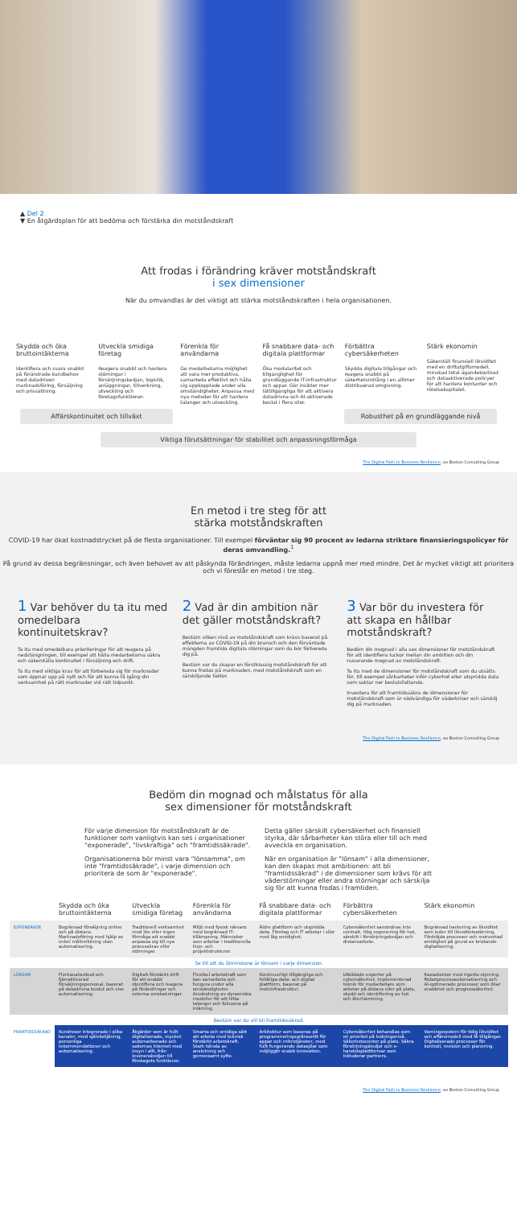▲ Del 2
▼ En åtgärdsplan för att bedöma och förstärka din motståndskraft
Att frodas i förändring kräver motståndskraft
i sex dimensioner
När du omvandlas är det viktigt att stärka motståndskraften i hela organisationen.
Skydda och öka bruttointäkterna
Identifiera och svara snabbt på förändrade kundbehov med datadriven marknadsföring, försäljning och prissättning.
Utveckla smidiga företag
Reagera snabbt och hantera störningar i försörjningskedjan, logistik, anläggningar, tillverkning, utveckling och företagsfunktioner.
Förenkla för användarna
Ge medarbetarna möjlighet att vara mer produktiva, samarbeta effektivt och hålla sig uppkopplade under alla omständigheter. Anpassa med nya metoder för att hantera talanger och utveckling.
Få snabbare data- och digitala plattformar
Öka modularitet och tillgänglighet för grundläggande IT-infrastruktur och appar. Gör insikter mer lättillgängliga för att aktivera datadrivna och AI-aktiverade beslut i flera silor.
Förbättra cybersäkerheten
Skydda digitala tillgångar och reagera snabbt på säkerhetsintrång i en alltmer distribuerad omgivning.
Stärk ekonomin
Säkerställ finansiell likviditet med en driftutgiftsmodell, minskad total ägandekostnad och dataaktiverade policyer för att hantera kontanter och rörelsekapitalet.
Affärskontinuitet och tillväxt Robusthet på en grundläggande nivå
Viktiga förutsättningar för stabilitet och anpassningsförmåga
The Digital Path to Business Resilience, av Boston Consulting Group
En metod i tre steg för att
stärka motståndskraften
COVID-19 har ökat kostnadstrycket på de flesta organisationer. Till exempel förväntar sig 90 procent av ledarna striktare finansieringspolicyer för deras omvandling.<sup>1</sup>
På grund av dessa begränsningar, och även behovet av att påskynda förändringen, måste ledarna uppnå mer med mindre. Det är mycket viktigt att prioritera och vi föreslår en metod i tre steg.
1 Var behöver du ta itu med omedelbara kontinuitetskrav?
Ta itu med omedelbara prioriteringar för att reagera på nedstängningen, till exempel att hålla medarbetarna säkra och säkerställa kontinuitet i försäljning och drift.
Ta itu med viktiga krav för att förbereda sig för marknader som öppnar upp på nytt och för att kunna få igång din verksamhet på rätt marknader vid rätt tidpunkt.
2 Vad är din ambition när det gäller motståndskraft?
Bestäm vilken nivå av motståndskraft som krävs baserat på effekterna av COVID-19 på din bransch och den förväntade mängden framtida digitala störningar som du bör förbereda dig på.
Bestäm var du skapar en förstklassig motståndskraft för att kunna frodas på marknaden, med motståndskraft som en särskiljande faktor.
3 Var bör du investera för att skapa en hållbar motståndskraft?
Bedöm din mognad i alla sex dimensioner för motståndskraft för att identifiera luckor mellan din ambition och din nuvarande mognad av motståndskraft.
Ta itu med de dimensioner för motståndskraft som du utsätts för, till exempel sårbarheter inför cyberhot eller utspridda data som saktar ner beslutsfattande.
Investera för att framtidssäkra de dimensioner för motståndskraft som är nödvändiga för väderkriser och särskilj dig på marknaden.
The Digital Path to Business Resilience, av Boston Consulting Group
Bedöm din mognad och målstatus för alla
sex dimensioner för motståndskraft
För varje dimension för motståndskraft är de funktioner som vanligtvis kan ses i organisationer "exponerade", "livskraftiga" och "framtidssäkrade".
Organisationerna bör minst vara "lönsamma", om inte "framtidssäkrade", i varje dimension och prioritera de som är "exponerade".
Detta gäller särskilt cybersäkerhet och finansiell styrka, där sårbarheter kan störa eller till och med avveckla en organisation.
När en organisation är "lönsam" i alla dimensioner, kan den skapas mot ambitionen: att bli "framtidssäkrad" i de dimensioner som krävs för att väderstörningar eller andra störningar och särskilja sig för att kunna frodas i framtiden.
| | Skydda och öka bruttointäkterna | Utveckla smidiga företag | Förenkla för användarna | Få snabbare data- och digitala plattformar | Förbättra cybersäkerheten | Stärk ekonomin |
| --- | --- | --- | --- | --- | --- | --- |
| EXPONERADE | Begränsad försäljning online och på distans. Marknadsföring med hjälp av enkel målinriktning utan automatisering. | Traditionell verksamhet med lite eller ingen förmåga att snabbt anpassa sig till nya processkrav eller störningar. | Miljö med fysisk närvaro med begränsad IT-tillämpning. Människor som arbetar i traditionella linje- och projektstrukturer. | Äldre plattform och utspridda data. Företag och IT arbetar i silor med låg smidighet. | Cybersäkerhet samordnas inte centralt. Hög exponering för hot, särskilt i försörjningskedjan och distansarbete. | Begränsad hantering av likviditet som leder till likviditetsstörning. Fördröjda processer och motverkad smidighet på grund av bristande digitalisering. |
| Se till att du åtminstone är lönsam i varje dimension. | | | | | | |
| LÖNSAM | Flerkanalsutbud och fjärraktiverad försäljningspersonal, baserat på datadrivna beslut och viss automatisering. | Digitalt förstärkt drift för att snabbt identifiera och reagera på förändringar och externa omskakningar. | Flexibel arbetskraft som kan samarbeta och fungera under alla omständigheter. Användning av dynamiska modeller för att hitta talanger och fokusera på inlärning. | Kontinuerligt tillgängliga och feltåliga data- och digital plattform, baserat på molninfrastruktur. | Utbildade experter på cybersäkerhet. Implementerad teknik för medarbetare som arbetar på distans eller på plats, skydd och identifiering av hot och återhämtning. | Kassakontor med rigorös styrning. Robotprocessautomatisering och AI-optimerade processer som ökar snabbhet och prognossäkerhet. |
| Bestäm var du vill bli framtidssäkrad. | | | | | | |
| FRAMTIDSSÄKRAD | Kundresor integrerade i olika kanaler, med självbetjäning, personliga rekommendationer och automatisering. | Åtgärder som är fullt digitaliserade, mycket automatiserade och sakernas Internet med insyn i allt, från leveranskedjan till företagets funktioner. | Smarta och smidiga sätt att arbeta med teknisk förstärkt arbetskraft. Stark känsla av anslutning och gemensamt syfte. | Arkitektur som baseras på programmeringsgränssnitt för appar och mikrotjänster, med fullt fungerande datasjöar som möjliggör snabb innovation. | Cybersäkerhet behandlas som en prioritet på ledningsnivå. Säkerhetscenter på plats. Säkra försörjningskedjor och e-handelsplattformar som inkluderar partners. | Varningssystem för tidig likviditet och affärsmodell med få tillgångar. Digitaliserade processer för kontroll, revision och planering. |
The Digital Path to Business Resilience, av Boston Consulting Group